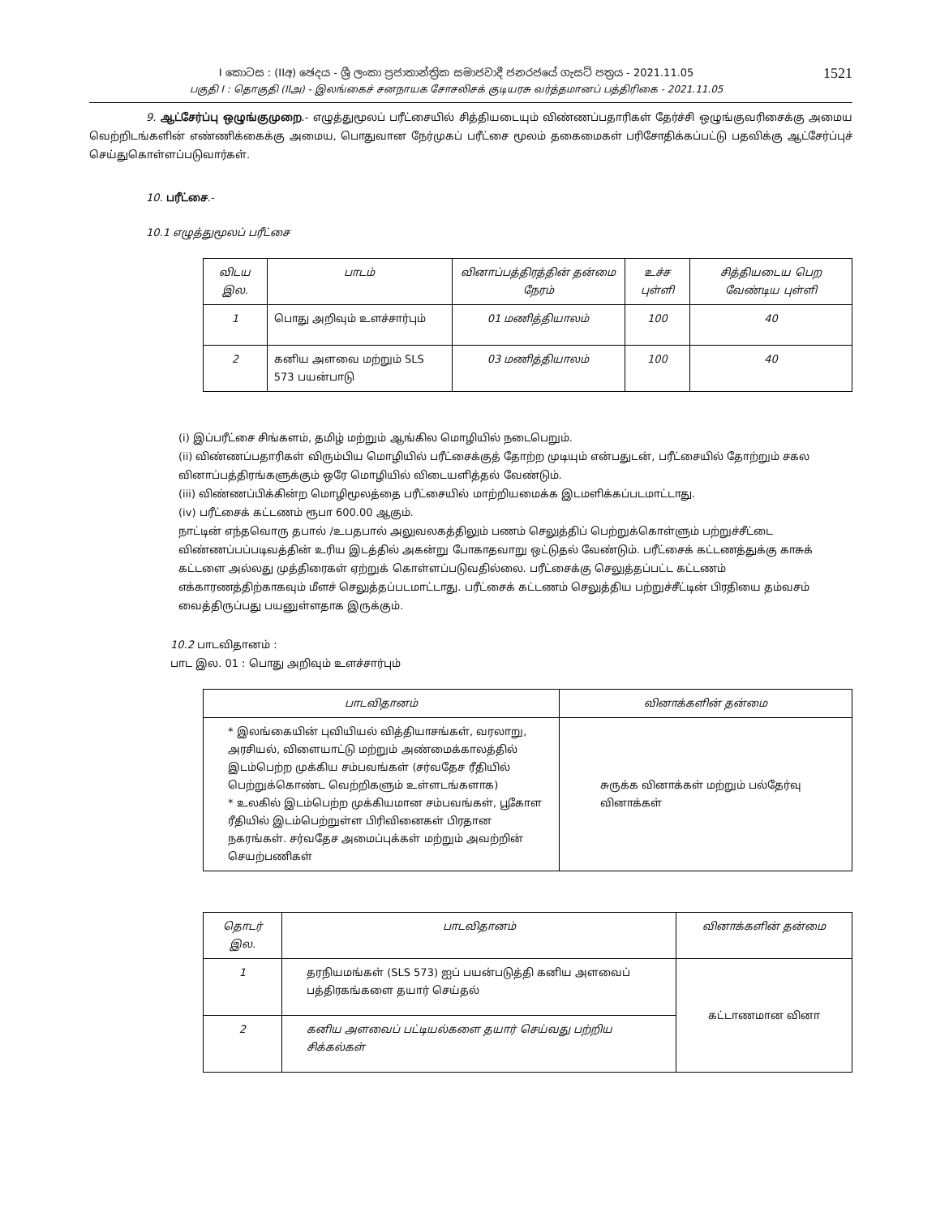I කොටස : (IIඅ) ඡෙදය - ශ්‍රී ලංකා ප්‍රජාතාන්ත්‍රික සමාජවාදී ජනරජයේ ගැසට් පත්‍රය - 2021.11.05
பகுதி I : தொகுதி (IIஅ) - இலங்கைச் சனநாயக சோசலிசக் குடியரசு வர்த்தமானப் பத்திரிகை - 2021.11.05
1521
9. ஆட்சேர்ப்பு ஒழுங்குமுறை.- எழுத்துமூலப் பரீட்சையில் சித்தியடையும் விண்ணப்பதாரிகள் தேர்ச்சி ஒழுங்குவரிசைக்கு அமைய வெற்றிடங்களின் எண்ணிக்கைக்கு அமைய, பொதுவான நேர்முகப் பரீட்சை மூலம் தகைமைகள் பரிசோதிக்கப்பட்டு பதவிக்கு ஆட்சேர்ப்புச் செய்துகொள்ளப்படுவார்கள்.
10. பரீட்சை.-
10.1 எழுத்துமூலப் பரீட்சை
| விடய இல. | பாடம் | வினாப்பத்திரத்தின் தன்மை நேரம் | உச்ச புள்ளி | சித்தியடைய பெற வேண்டிய புள்ளி |
| --- | --- | --- | --- | --- |
| 1 | பொது அறிவும் உளச்சார்பும் | 01 மணித்தியாலம் | 100 | 40 |
| 2 | கனிய அளவை மற்றும் SLS 573 பயன்பாடு | 03 மணித்தியாலம் | 100 | 40 |
(i) இப்பரீட்சை சிங்களம், தமிழ் மற்றும் ஆங்கில மொழியில் நடைபெறும்.
(ii) விண்ணப்பதாரிகள் விரும்பிய மொழியில் பரீட்சைக்குத் தோற்ற முடியும் என்பதுடன், பரீட்சையில் தோற்றும் சகல வினாப்பத்திரங்களுக்கும் ஒரே மொழியில் விடையளித்தல் வேண்டும்.
(iii) விண்ணப்பிக்கின்ற மொழிமூலத்தை பரீட்சையில் மாற்றியமைக்க இடமளிக்கப்படமாட்டாது.
(iv) பரீட்சைக் கட்டணம் ரூபா 600.00 ஆகும்.
நாட்டின் எந்தவொரு தபால் /உபதபால் அலுவலகத்திலும் பணம் செலுத்திப் பெற்றுக்கொள்ளும் பற்றுச்சீட்டை விண்ணப்பப்படிவத்தின் உரிய இடத்தில் அகன்று போகாதவாறு ஒட்டுதல் வேண்டும். பரீட்சைக் கட்டணத்துக்கு காசுக் கட்டளை அல்லது முத்திரைகள் ஏற்றுக் கொள்ளப்படுவதில்லை. பரீட்சைக்கு செலுத்தப்பட்ட கட்டணம் எக்காரணத்திற்காகவும் மீளச் செலுத்தப்படமாட்டாது. பரீட்சைக் கட்டணம் செலுத்திய பற்றுச்சீட்டின் பிரதியை தம்வசம் வைத்திருப்பது பயனுள்ளதாக இருக்கும்.
10.2 பாடவிதானம் :
பாட இல. 01 : பொது அறிவும் உளச்சார்பும்
| பாடவிதானம் | வினாக்களின் தன்மை |
| --- | --- |
| * இலங்கையின் புவியியல் வித்தியாசங்கள், வரலாறு, அரசியல், விளையாட்டு மற்றும் அண்மைக்காலத்தில் இடம்பெற்ற முக்கிய சம்பவங்கள் (சர்வதேச ரீதியில் பெற்றுக்கொண்ட வெற்றிகளும் உள்ளடங்களாக) * உலகில் இடம்பெற்ற முக்கியமான சம்பவங்கள், பூகோள ரீதியில் இடம்பெற்றுள்ள பிரிவினைகள் பிரதான நகரங்கள். சர்வதேச அமைப்புக்கள் மற்றும் அவற்றின் செயற்பணிகள் | சுருக்க வினாக்கள் மற்றும் பல்தேர்வு வினாக்கள் |
| தொடர் இல. | பாடவிதானம் | வினாக்களின் தன்மை |
| --- | --- | --- |
| 1 | தரநியமங்கள் (SLS 573) ஐப் பயன்படுத்தி கனிய அளவைப் பத்திரகங்களை தயார் செய்தல் | கட்டாணமான வினா |
| 2 | கனிய அளவைப் பட்டியல்களை தயார் செய்வது பற்றிய சிக்கல்கள் | |